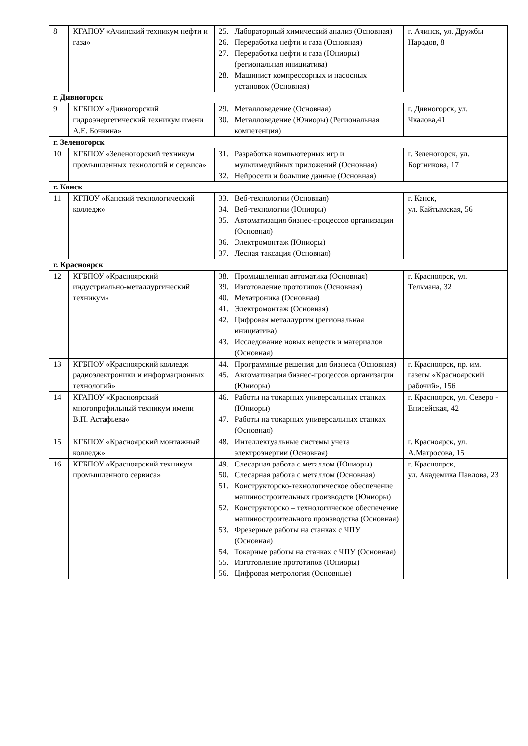| 8 | КГАПОУ «Ачинский техникум нефти и газа» | 25. Лабораторный химический анализ (Основная) 26. Переработка нефти и газа (Основная) 27. Переработка нефти и газа (Юниоры) (региональная инициатива) 28. Машинист компрессорных и насосных установок (Основная) | г. Ачинск, ул. Дружбы Народов, 8 |
| г. Дивногорск | | | |
| 9 | КГБПОУ «Дивногорский гидроэнергетический техникум имени А.Е. Бочкина» | 29. Металловедение (Основная) 30. Металловедение (Юниоры) (Региональная компетенция) | г. Дивногорск, ул. Чкалова,41 |
| г. Зеленогорск | | | |
| 10 | КГБПОУ «Зеленогорский техникум промышленных технологий и сервиса» | 31. Разработка компьютерных игр и мультимедийных приложений (Основная) 32. Нейросети и большие данные (Основная) | г. Зеленогорск, ул. Бортникова, 17 |
| г. Канск | | | |
| 11 | КГПОУ «Канский технологический колледж» | 33. Веб-технологии (Основная) 34. Веб-технологии (Юниоры) 35. Автоматизация бизнес-процессов организации (Основная) 36. Электромонтаж (Юниоры) 37. Лесная таксация (Основная) | г. Канск, ул. Кайтымская, 56 |
| г. Красноярск | | | |
| 12 | КГБПОУ «Красноярский индустриально-металлургический техникум» | 38. Промышленная автоматика (Основная) 39. Изготовление прототипов (Основная) 40. Мехатроника (Основная) 41. Электромонтаж (Основная) 42. Цифровая металлургия (региональная инициатива) 43. Исследование новых веществ и материалов (Основная) | г. Красноярск, ул. Тельмана, 32 |
| 13 | КГБПОУ «Красноярский колледж радиоэлектроники и информационных технологий» | 44. Программные решения для бизнеса (Основная) 45. Автоматизация бизнес-процессов организации (Юниоры) | г. Красноярск, пр. им. газеты «Красноярский рабочий», 156 |
| 14 | КГАПОУ «Красноярский многопрофильный техникум имени В.П. Астафьева» | 46. Работы на токарных универсальных станках (Юниоры) 47. Работы на токарных универсальных станках (Основная) | г. Красноярск, ул. Северо - Енисейская, 42 |
| 15 | КГБПОУ «Красноярский монтажный колледж» | 48. Интеллектуальные системы учета электроэнергии (Основная) | г. Красноярск, ул. А.Матросова, 15 |
| 16 | КГБПОУ «Красноярский техникум промышленного сервиса» | 49. Слесарная работа с металлом (Юниоры) 50. Слесарная работа с металлом (Основная) 51. Конструкторско-технологическое обеспечение машиностроительных производств (Юниоры) 52. Конструкторско – технологическое обеспечение машиностроительного производства (Основная) 53. Фрезерные работы на станках с ЧПУ (Основная) 54. Токарные работы на станках с ЧПУ (Основная) 55. Изготовление прототипов (Юниоры) 56. Цифровая метрология (Основные) | г. Красноярск, ул. Академика Павлова, 23 |